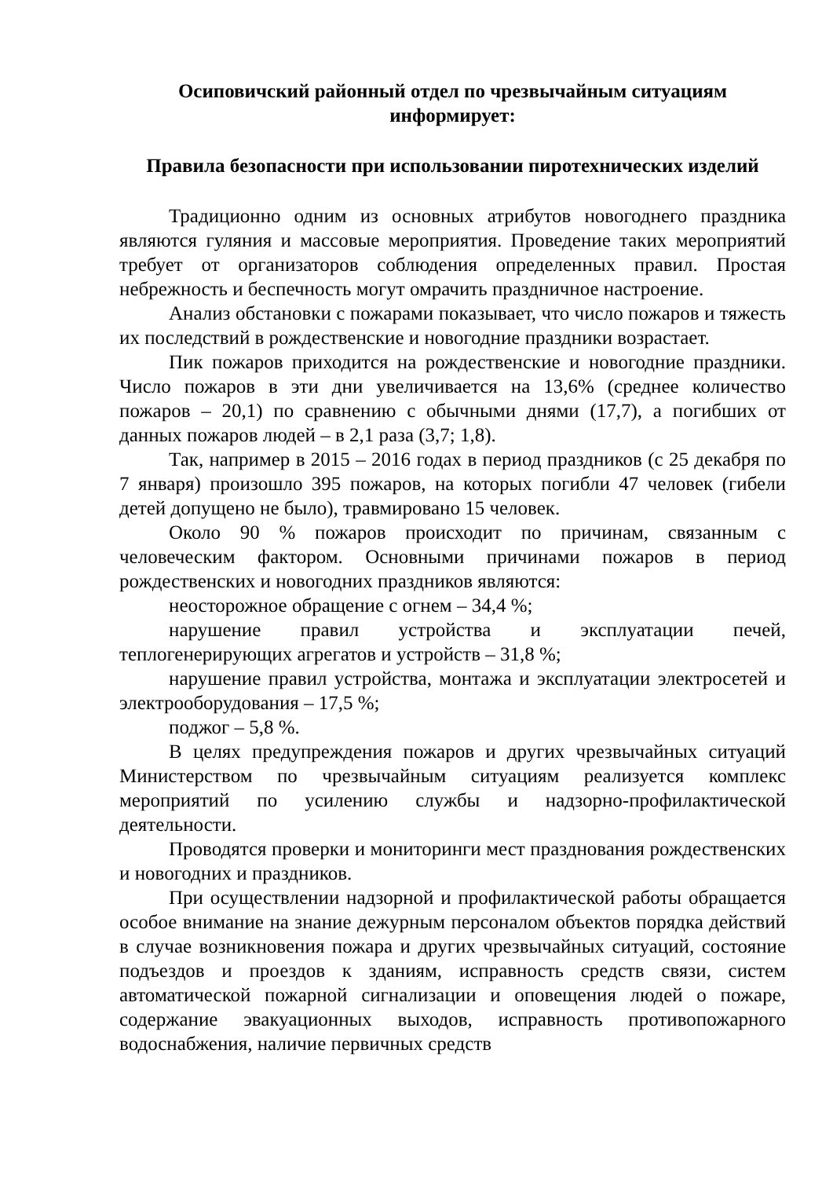Осиповичский районный отдел по чрезвычайным ситуациям
информирует:
Правила безопасности при использовании пиротехнических изделий
Традиционно одним из основных атрибутов новогоднего праздника являются гуляния и массовые мероприятия. Проведение таких мероприятий требует от организаторов соблюдения определенных правил. Простая небрежность и беспечность могут омрачить праздничное настроение.
Анализ обстановки с пожарами показывает, что число пожаров и тяжесть их последствий в рождественские и новогодние праздники возрастает.
Пик пожаров приходится на рождественские и новогодние праздники. Число пожаров в эти дни увеличивается на 13,6% (среднее количество пожаров – 20,1) по сравнению с обычными днями (17,7), а погибших от данных пожаров людей – в 2,1 раза (3,7; 1,8).
Так, например в 2015 – 2016 годах в период праздников (с 25 декабря по 7 января) произошло 395 пожаров, на которых погибли 47 человек (гибели детей допущено не было), травмировано 15 человек.
Около 90 % пожаров происходит по причинам, связанным с человеческим фактором. Основными причинами пожаров в период рождественских и новогодних праздников являются:
неосторожное обращение с огнем – 34,4 %;
нарушение правил устройства и эксплуатации печей, теплогенерирующих агрегатов и устройств – 31,8 %;
нарушение правил устройства, монтажа и эксплуатации электросетей и электрооборудования – 17,5 %;
поджог – 5,8 %.
В целях предупреждения пожаров и других чрезвычайных ситуаций Министерством по чрезвычайным ситуациям реализуется комплекс мероприятий по усилению службы и надзорно-профилактической деятельности.
Проводятся проверки и мониторинги мест празднования рождественских и новогодних и праздников.
При осуществлении надзорной и профилактической работы обращается особое внимание на знание дежурным персоналом объектов порядка действий в случае возникновения пожара и других чрезвычайных ситуаций, состояние подъездов и проездов к зданиям, исправность средств связи, систем автоматической пожарной сигнализации и оповещения людей о пожаре, содержание эвакуационных выходов, исправность противопожарного водоснабжения, наличие первичных средств